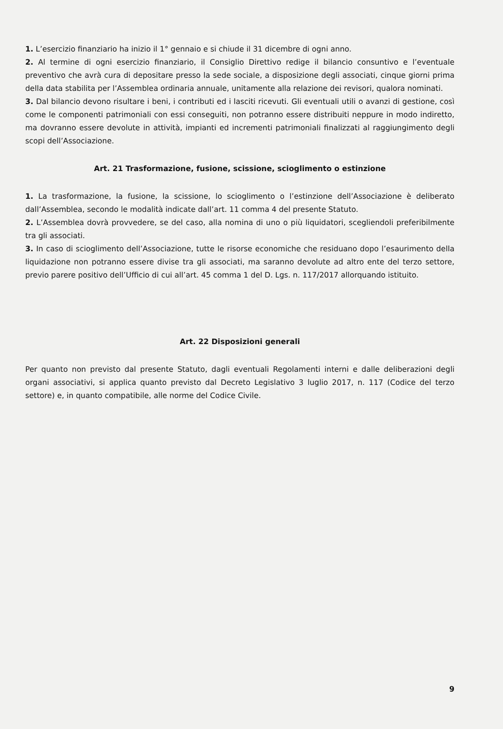1. L’esercizio finanziario ha inizio il 1° gennaio e si chiude il 31 dicembre di ogni anno.
2. Al termine di ogni esercizio finanziario, il Consiglio Direttivo redige il bilancio consuntivo e l’eventuale preventivo che avrà cura di depositare presso la sede sociale, a disposizione degli associati, cinque giorni prima della data stabilita per l’Assemblea ordinaria annuale, unitamente alla relazione dei revisori, qualora nominati.
3. Dal bilancio devono risultare i beni, i contributi ed i lasciti ricevuti. Gli eventuali utili o avanzi di gestione, così come le componenti patrimoniali con essi conseguiti, non potranno essere distribuiti neppure in modo indiretto, ma dovranno essere devolute in attività, impianti ed incrementi patrimoniali finalizzati al raggiungimento degli scopi dell’Associazione.
Art. 21 Trasformazione, fusione, scissione, scioglimento o estinzione
1. La trasformazione, la fusione, la scissione, lo scioglimento o l’estinzione dell’Associazione è deliberato dall’Assemblea, secondo le modalità indicate dall’art. 11 comma 4 del presente Statuto.
2. L’Assemblea dovrà provvedere, se del caso, alla nomina di uno o più liquidatori, scegliendoli preferibilmente tra gli associati.
3. In caso di scioglimento dell’Associazione, tutte le risorse economiche che residuano dopo l’esaurimento della liquidazione non potranno essere divise tra gli associati, ma saranno devolute ad altro ente del terzo settore, previo parere positivo dell’Ufficio di cui all’art. 45 comma 1 del D. Lgs. n. 117/2017 allorquando istituito.
Art. 22 Disposizioni generali
Per quanto non previsto dal presente Statuto, dagli eventuali Regolamenti interni e dalle deliberazioni degli organi associativi, si applica quanto previsto dal Decreto Legislativo 3 luglio 2017, n. 117 (Codice del terzo settore) e, in quanto compatibile, alle norme del Codice Civile.
9